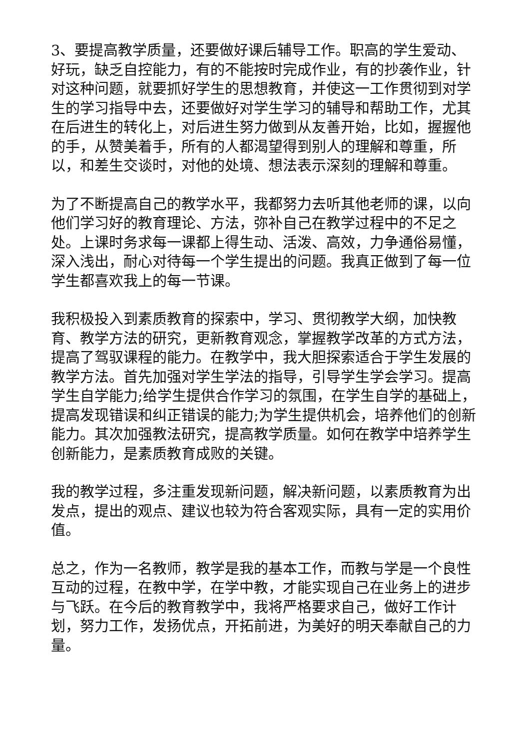3、要提高教学质量，还要做好课后辅导工作。职高的学生爱动、好玩，缺乏自控能力，有的不能按时完成作业，有的抄袭作业，针对这种问题，就要抓好学生的思想教育，并使这一工作贯彻到对学生的学习指导中去，还要做好对学生学习的辅导和帮助工作，尤其在后进生的转化上，对后进生努力做到从友善开始，比如，握握他的手，从赞美着手，所有的人都渴望得到别人的理解和尊重，所以，和差生交谈时，对他的处境、想法表示深刻的理解和尊重。
为了不断提高自己的教学水平，我都努力去听其他老师的课，以向他们学习好的教育理论、方法，弥补自己在教学过程中的不足之处。上课时务求每一课都上得生动、活泼、高效，力争通俗易懂，深入浅出，耐心对待每一个学生提出的问题。我真正做到了每一位学生都喜欢我上的每一节课。
我积极投入到素质教育的探索中，学习、贯彻教学大纲，加快教育、教学方法的研究，更新教育观念，掌握教学改革的方式方法，提高了驾驭课程的能力。在教学中，我大胆探索适合于学生发展的教学方法。首先加强对学生学法的指导，引导学生学会学习。提高学生自学能力;给学生提供合作学习的氛围，在学生自学的基础上，提高发现错误和纠正错误的能力;为学生提供机会，培养他们的创新能力。其次加强教法研究，提高教学质量。如何在教学中培养学生创新能力，是素质教育成败的关键。
我的教学过程，多注重发现新问题，解决新问题，以素质教育为出发点，提出的观点、建议也较为符合客观实际，具有一定的实用价值。
总之，作为一名教师，教学是我的基本工作，而教与学是一个良性互动的过程，在教中学，在学中教，才能实现自己在业务上的进步与飞跃。在今后的教育教学中，我将严格要求自己，做好工作计划，努力工作，发扬优点，开拓前进，为美好的明天奉献自己的力量。